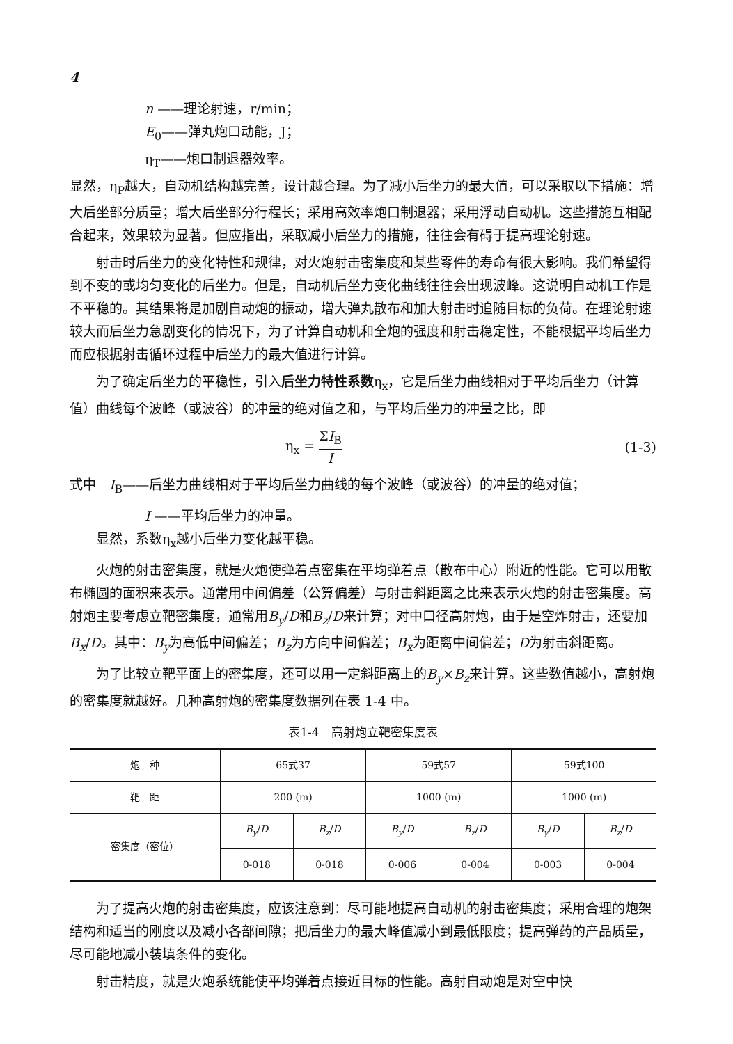4
n ——理论射速，r/min；
E<sub>0</sub>——弹丸炮口动能，J；
η<sub>T</sub>——炮口制退器效率。
显然，η<sub>P</sub>越大，自动机结构越完善，设计越合理。为了减小后坐力的最大值，可以采取以下措施：增大后坐部分质量；增大后坐部分行程长；采用高效率炮口制退器；采用浮动自动机。这些措施互相配合起来，效果较为显著。但应指出，采取减小后坐力的措施，往往会有碍于提高理论射速。
射击时后坐力的变化特性和规律，对火炮射击密集度和某些零件的寿命有很大影响。我们希望得到不变的或均匀变化的后坐力。但是，自动机后坐力变化曲线往往会出现波峰。这说明自动机工作是不平稳的。其结果将是加剧自动炮的振动，增大弹丸散布和加大射击时追随目标的负荷。在理论射速较大而后坐力急剧变化的情况下，为了计算自动机和全炮的强度和射击稳定性，不能根据平均后坐力而应根据射击循环过程中后坐力的最大值进行计算。
为了确定后坐力的平稳性，引入后坐力特性系数η<sub>x</sub>，它是后坐力曲线相对于平均后坐力（计算值）曲线每个波峰（或波谷）的冲量的绝对值之和，与平均后坐力的冲量之比，即
η<sub>x</sub> = ΣI<sub>B</sub> I (1-3)
式中　I<sub>B</sub>——后坐力曲线相对于平均后坐力曲线的每个波峰（或波谷）的冲量的绝对值；
I ——平均后坐力的冲量。
显然，系数η<sub>x</sub>越小后坐力变化越平稳。
火炮的射击密集度，就是火炮使弹着点密集在平均弹着点（散布中心）附近的性能。它可以用散布椭圆的面积来表示。通常用中间偏差（公算偏差）与射击斜距离之比来表示火炮的射击密集度。高射炮主要考虑立靶密集度，通常用B<sub>y</sub>/D和B<sub>z</sub>/D来计算；对中口径高射炮，由于是空炸射击，还要加B<sub>x</sub>/D。其中：B<sub>y</sub>为高低中间偏差；B<sub>z</sub>为方向中间偏差；B<sub>x</sub>为距离中间偏差；D为射击斜距离。
为了比较立靶平面上的密集度，还可以用一定斜距离上的B<sub>y</sub>×B<sub>z</sub>来计算。这些数值越小，高射炮的密集度就越好。几种高射炮的密集度数据列在表 1-4 中。
表1-4　高射炮立靶密集度表
| 炮 种 | 65式37 | | 59式57 | | 59式100 | |
| 靶 距 | 200 (m) | | 1000 (m) | | 1000 (m) | |
| 密集度（密位） | B<sub>y</sub> / D | B<sub>z</sub> / D | B<sub>y</sub> / D | B<sub>z</sub> / D | B<sub>y</sub> / D | B<sub>z</sub> / D |
| | 0-018 | 0-018 | 0-006 | 0-004 | 0-003 | 0-004 |
为了提高火炮的射击密集度，应该注意到：尽可能地提高自动机的射击密集度；采用合理的炮架结构和适当的刚度以及减小各部间隙；把后坐力的最大峰值减小到最低限度；提高弹药的产品质量，尽可能地减小装填条件的变化。
射击精度，就是火炮系统能使平均弹着点接近目标的性能。高射自动炮是对空中快